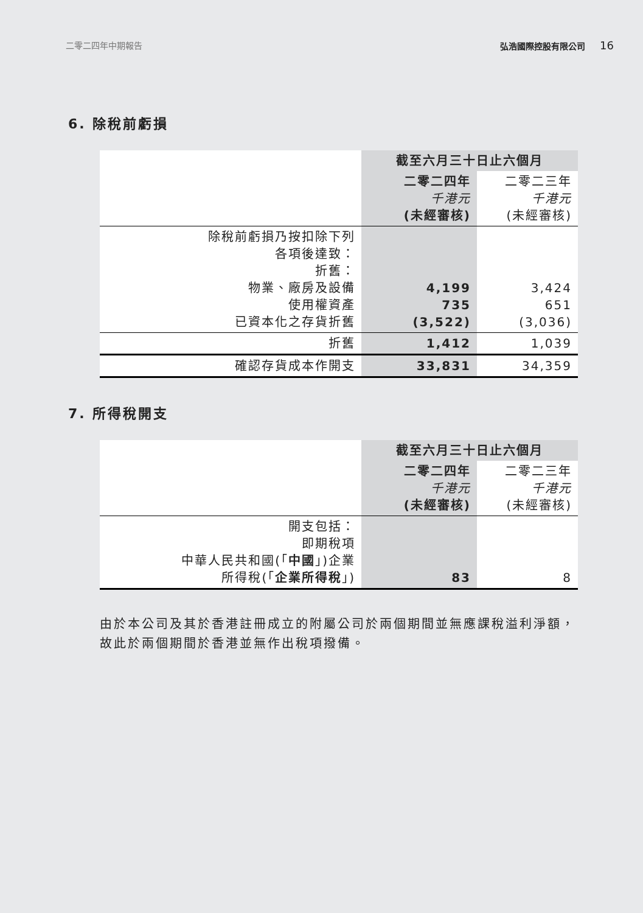二零二四年中期報告 弘浩國際控股有限公司 16
6. 除稅前虧損
| | 截至六月三十日止六個月 | |
| --- | --- | --- |
| | 二零二四年 千港元 (未經審核) | 二零二三年 千港元 (未經審核) |
| 除稅前虧損乃按扣除下列 各項後達致： 折舊： 物業、廠房及設備 使用權資產 已資本化之存貨折舊 | 4,199 735 (3,522) | 3,424 651 (3,036) |
| 折舊 | 1,412 | 1,039 |
| 確認存貨成本作開支 | 33,831 | 34,359 |
7. 所得稅開支
| | 截至六月三十日止六個月 | |
| --- | --- | --- |
| | 二零二四年 千港元 (未經審核) | 二零二三年 千港元 (未經審核) |
| 開支包括： 即期稅項 中華人民共和國(「 中國 」)企業 所得稅(「 企業所得稅 」) | 83 | 8 |
由於本公司及其於香港註冊成立的附屬公司於兩個期間並無應課稅溢利淨額，故此於兩個期間於香港並無作出稅項撥備。